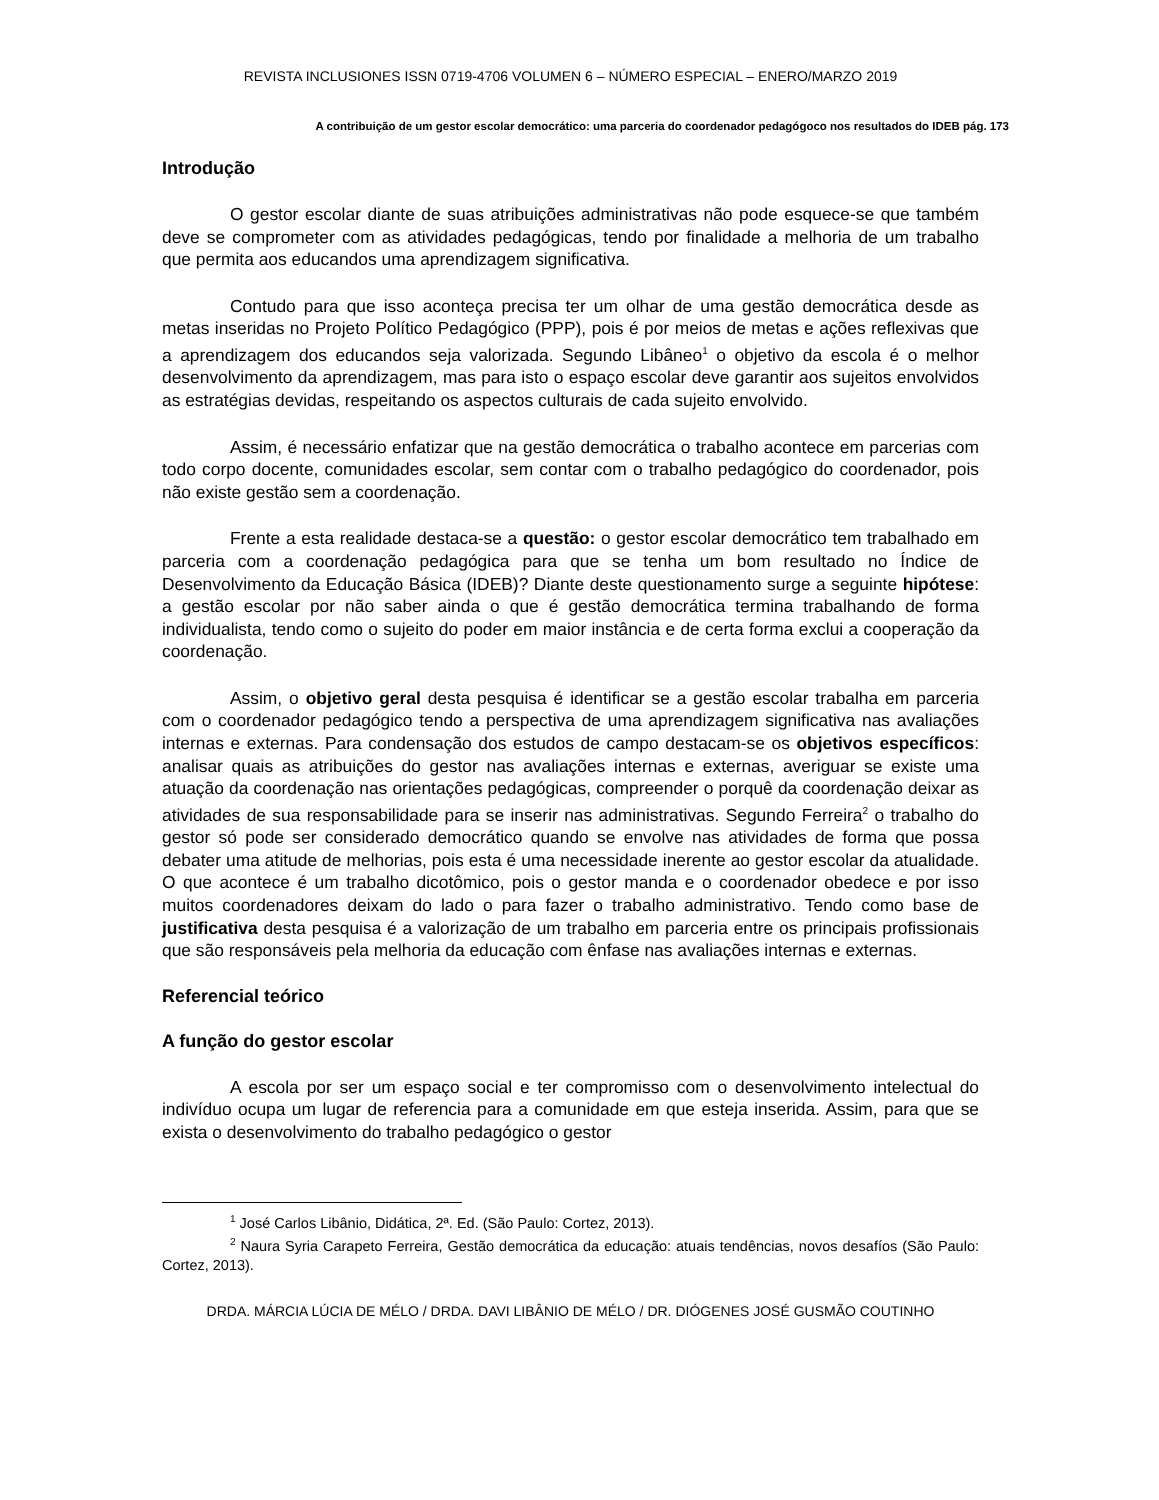REVISTA INCLUSIONES ISSN 0719-4706 VOLUMEN 6 – NÚMERO ESPECIAL – ENERO/MARZO 2019
A contribuição de um gestor escolar democrático: uma parceria do coordenador pedagógoco nos resultados do IDEB pág. 173
Introdução
O gestor escolar diante de suas atribuições administrativas não pode esquece-se que também deve se comprometer com as atividades pedagógicas, tendo por finalidade a melhoria de um trabalho que permita aos educandos uma aprendizagem significativa.
Contudo para que isso aconteça precisa ter um olhar de uma gestão democrática desde as metas inseridas no Projeto Político Pedagógico (PPP), pois é por meios de metas e ações reflexivas que a aprendizagem dos educandos seja valorizada. Segundo Libâneo<sup>1</sup> o objetivo da escola é o melhor desenvolvimento da aprendizagem, mas para isto o espaço escolar deve garantir aos sujeitos envolvidos as estratégias devidas, respeitando os aspectos culturais de cada sujeito envolvido.
Assim, é necessário enfatizar que na gestão democrática o trabalho acontece em parcerias com todo corpo docente, comunidades escolar, sem contar com o trabalho pedagógico do coordenador, pois não existe gestão sem a coordenação.
Frente a esta realidade destaca-se a questão: o gestor escolar democrático tem trabalhado em parceria com a coordenação pedagógica para que se tenha um bom resultado no Índice de Desenvolvimento da Educação Básica (IDEB)? Diante deste questionamento surge a seguinte hipótese: a gestão escolar por não saber ainda o que é gestão democrática termina trabalhando de forma individualista, tendo como o sujeito do poder em maior instância e de certa forma exclui a cooperação da coordenação.
Assim, o objetivo geral desta pesquisa é identificar se a gestão escolar trabalha em parceria com o coordenador pedagógico tendo a perspectiva de uma aprendizagem significativa nas avaliações internas e externas. Para condensação dos estudos de campo destacam-se os objetivos específicos: analisar quais as atribuições do gestor nas avaliações internas e externas, averiguar se existe uma atuação da coordenação nas orientações pedagógicas, compreender o porquê da coordenação deixar as atividades de sua responsabilidade para se inserir nas administrativas. Segundo Ferreira<sup>2</sup> o trabalho do gestor só pode ser considerado democrático quando se envolve nas atividades de forma que possa debater uma atitude de melhorias, pois esta é uma necessidade inerente ao gestor escolar da atualidade. O que acontece é um trabalho dicotômico, pois o gestor manda e o coordenador obedece e por isso muitos coordenadores deixam do lado o para fazer o trabalho administrativo. Tendo como base de justificativa desta pesquisa é a valorização de um trabalho em parceria entre os principais profissionais que são responsáveis pela melhoria da educação com ênfase nas avaliações internas e externas.
Referencial teórico
A função do gestor escolar
A escola por ser um espaço social e ter compromisso com o desenvolvimento intelectual do indivíduo ocupa um lugar de referencia para a comunidade em que esteja inserida. Assim, para que se exista o desenvolvimento do trabalho pedagógico o gestor
<sup>1</sup> José Carlos Libânio, Didática, 2ª. Ed. (São Paulo: Cortez, 2013).
<sup>2</sup> Naura Syria Carapeto Ferreira, Gestão democrática da educação: atuais tendências, novos desafíos (São Paulo: Cortez, 2013).
DRDA. MÁRCIA LÚCIA DE MÉLO / DRDA. DAVI LIBÂNIO DE MÉLO / DR. DIÓGENES JOSÉ GUSMÃO COUTINHO